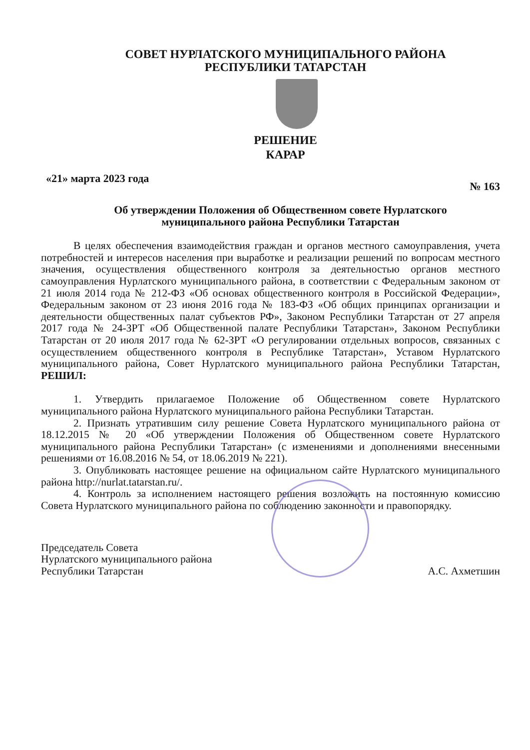СОВЕТ НУРЛАТСКОГО МУНИЦИПАЛЬНОГО РАЙОНА
РЕСПУБЛИКИ ТАТАРСТАН
РЕШЕНИЕ
КАРАР
«21» марта 2023 года № 163
Об утверждении Положения об Общественном совете Нурлатского
муниципального района Республики Татарстан
В целях обеспечения взаимодействия граждан и органов местного самоуправления, учета потребностей и интересов населения при выработке и реализации решений по вопросам местного значения, осуществления общественного контроля за деятельностью органов местного самоуправления Нурлатского муниципального района, в соответствии с Федеральным законом от 21 июля 2014 года № 212-ФЗ «Об основах общественного контроля в Российской Федерации», Федеральным законом от 23 июня 2016 года № 183-ФЗ «Об общих принципах организации и деятельности общественных палат субъектов РФ», Законом Республики Татарстан от 27 апреля 2017 года № 24-ЗРТ «Об Общественной палате Республики Татарстан», Законом Республики Татарстан от 20 июля 2017 года № 62-ЗРТ «О регулировании отдельных вопросов, связанных с осуществлением общественного контроля в Республике Татарстан», Уставом Нурлатского муниципального района, Совет Нурлатского муниципального района Республики Татарстан, РЕШИЛ:
1. Утвердить прилагаемое Положение об Общественном совете Нурлатского муниципального района Нурлатского муниципального района Республики Татарстан.
2. Признать утратившим силу решение Совета Нурлатского муниципального района от 18.12.2015 № 20 «Об утверждении Положения об Общественном совете Нурлатского муниципального района Республики Татарстан» (с изменениями и дополнениями внесенными решениями от 16.08.2016 № 54, от 18.06.2019 № 221).
3. Опубликовать настоящее решение на официальном сайте Нурлатского муниципального района http://nurlat.tatarstan.ru/.
4. Контроль за исполнением настоящего решения возложить на постоянную комиссию Совета Нурлатского муниципального района по соблюдению законности и правопорядку.
Председатель Совета
Нурлатского муниципального района
Республики Татарстан
А.С. Ахметшин